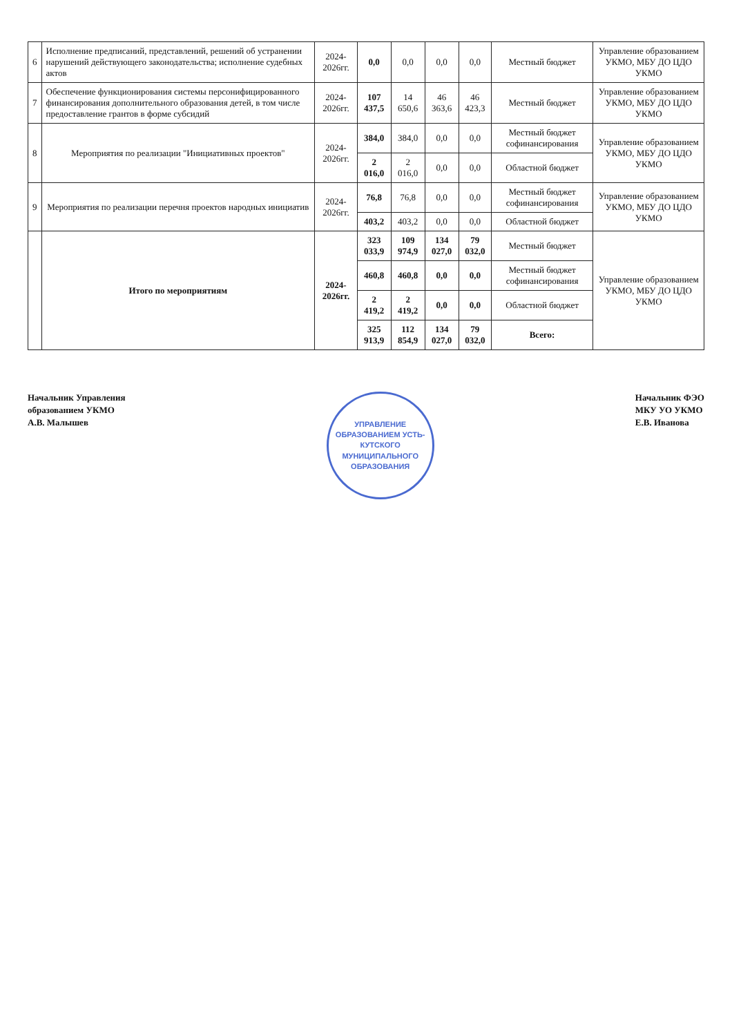| 6 | Исполнение предписаний, представлений, решений об устранении нарушений действующего законодательства; исполнение судебных актов | 2024-2026гг. | 0,0 | 0,0 | 0,0 | 0,0 | Местный бюджет | Управление образованием УКМО, МБУ ДО ЦДО УКМО |
| 7 | Обеспечение функционирования системы персонифицированного финансирования дополнительного образования детей, в том числе предоставление грантов в форме субсидий | 2024-2026гг. | 107 437,5 | 14 650,6 | 46 363,6 | 46 423,3 | Местный бюджет | Управление образованием УКМО, МБУ ДО ЦДО УКМО |
| 8 | Мероприятия по реализации "Инициативных проектов" | 2024-2026гг. | 384,0 | 384,0 | 0,0 | 0,0 | Местный бюджет софинансирования | Управление образованием УКМО, МБУ ДО ЦДО УКМО |
| | | | 2 016,0 | 2 016,0 | 0,0 | 0,0 | Областной бюджет | |
| 9 | Мероприятия по реализации перечня проектов народных инициатив | 2024-2026гг. | 76,8 | 76,8 | 0,0 | 0,0 | Местный бюджет софинансирования | Управление образованием УКМО, МБУ ДО ЦДО УКМО |
| | | | 403,2 | 403,2 | 0,0 | 0,0 | Областной бюджет | |
| | Итого по мероприятиям | 2024-2026гг. | 323 033,9 | 109 974,9 | 134 027,0 | 79 032,0 | Местный бюджет | Управление образованием УКМО, МБУ ДО ЦДО УКМО |
| | | | 460,8 | 460,8 | 0,0 | 0,0 | Местный бюджет софинансирования | |
| | | | 2 419,2 | 2 419,2 | 0,0 | 0,0 | Областной бюджет | |
| | | | 325 913,9 | 112 854,9 | 134 027,0 | 79 032,0 | Всего: | |
Начальник Управления
образованием УКМО
А.В. Малышев
УПРАВЛЕНИЕ ОБРАЗОВАНИЕМ УСТЬ-КУТСКОГО МУНИЦИПАЛЬНОГО ОБРАЗОВАНИЯ
Начальник ФЭО
МКУ УО УКМО
Е.В. Иванова